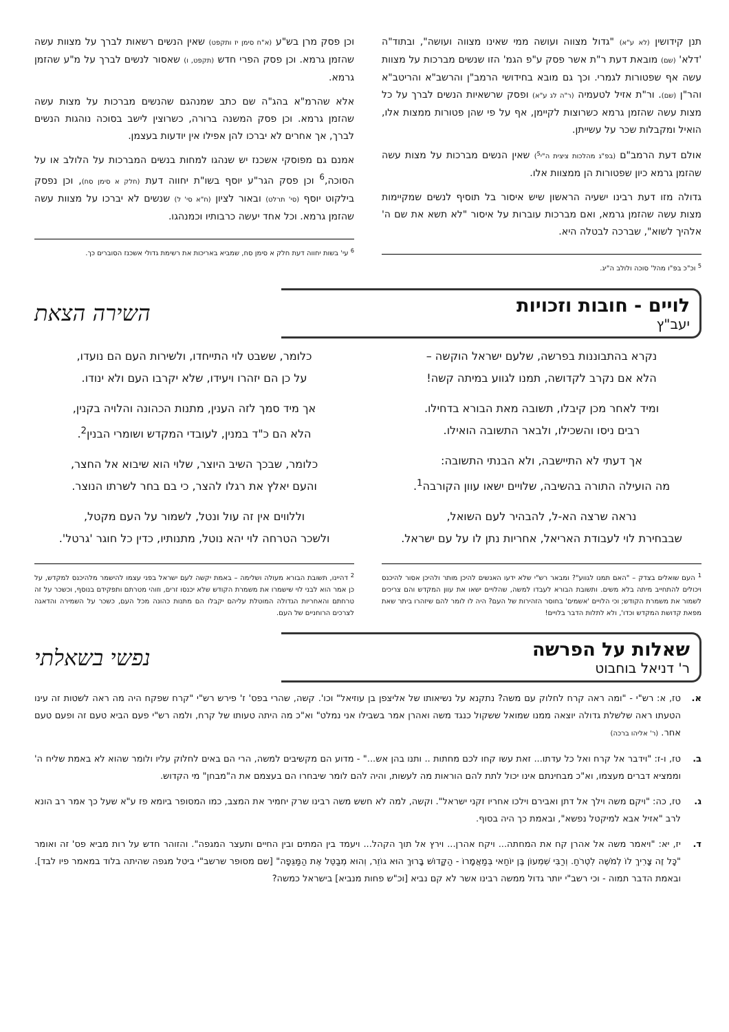תנן קידושין (לא ע"א) "גדול מצווה ועושה ממי שאינו מצווה ועושה", ובתוד"ה 'דלא' (שם) מובאת דעת ר"ת אשר פסק ע"פ הגמ' הזו שנשים מברכות על מצוות עשה אף שפטורות לגמרי. וכך גם מובא בחידושי הרמב"ן והרשב"א והריטב"א והר"ן (שם). ור"ת אזיל לטעמיה (ר"ה לג ע"א) ופסק שרשאיות הנשים לברך על כל מצות עשה שהזמן גרמא כשרוצות לקיימן, אף על פי שהן פטורות ממצות אלו, הואיל ומקבלות שכר על עשייתן.
אולם דעת הרמב"ם (בפ"ג מהלכות ציצית ה"י<sup>5</sup>) שאין הנשים מברכות על מצות עשה שהזמן גרמא כיון שפטורות הן ממצוות אלו.
גדולה מזו דעת רבינו ישעיה הראשון שיש איסור בל תוסיף לנשים שמקיימות מצות עשה שהזמן גרמא, ואם מברכות עוברות על איסור "לא תשא את שם ה' אלהיך לשוא", שברכה לבטלה היא.
<sup>5</sup> וכ"כ בפ"ו מהל' סוכה ולולב ה"יג.
וכן פסק מרן בש"ע (א"ח סימן יז ותקפט) שאין הנשים רשאות לברך על מצוות עשה שהזמן גרמא. וכן פסק הפרי חדש (תקפט, ו) שאסור לנשים לברך על מ"ע שהזמן גרמא.
אלא שהרמ"א בהג"ה שם כתב שמנהגם שהנשים מברכות על מצות עשה שהזמן גרמא. וכן פסק המשנה ברורה, כשרוצין לישב בסוכה נוהגות הנשים לברך, אך אחרים לא יברכו להן אפילו אין יודעות בעצמן.
אמנם גם מפוסקי אשכנז יש שנהגו למחות בנשים המברכות על הלולב או על הסוכה,<sup>6</sup> וכן פסק הגר"ע יוסף בשו"ת יחווה דעת (חלק א סימן סח), וכן נפסק בילקוט יוסף (סי' תרלט) ובאור לציון (ח"א סי' ל) שנשים לא יברכו על מצוות עשה שהזמן גרמא. וכל אחד יעשה כרבותיו וכמנהגו.
<sup>6</sup> עי' בשות יחווה דעת חלק א סימן סח, שמביא באריכות את רשימת גדולי אשכנז הסוברים כך.
לויים - חובות וזכויות
יעב"ץ
השירה הצאת
נקרא בהתבוננות בפרשה, שלעם ישראל הוקשה –
הלא אם נקרב לקדושה, תמנו לגווע במיתה קשה!
ומיד לאחר מכן קיבלו, תשובה מאת הבורא בדחילו.
רבים ניסו והשכילו, ולבאר התשובה הואילו.
אך דעתי לא התיישבה, ולא הבנתי התשובה:
מה הועילה התורה בהשיבה, שלויים ישאו עוון הקורבה<sup>1</sup>.
נראה שרצה הא-ל, להבהיר לעם השואל,
שבבחירת לוי לעבודת האריאל, אחריות נתן לו על עם ישראל.
<sup>1</sup> העם שואלים בצדק – "האם תמנו לגווע"? ומבאר רש"י שלא ידעו האנשים להיכן מותר ולהיכן אסור להיכנס ויכולים להתחייב מיתה בלא משים. ותשובת הבורא לעבדו למשה, שהלויים ישאו את עוון המקדש והם צריכים לשמור את משמרת הקודש; וכי הלויים 'אשמים' בחוסר הזהירות של העם? היה לו לומר להם שיזהרו ביתר שאת מפאת קדושת המקדש וכדו', ולא לתלות הדבר בלויים!
כלומר, ששבט לוי התייחדו, ולשירות העם הם נועדו,
על כן הם יזהרו ויעידו, שלא יקרבו העם ולא ינודו.
אך מיד סמך לזה הענין, מתנות הכהונה והלויה בקנין,
הלא הם כ"ד במנין, לעובדי המקדש ושומרי הבנין<sup>2</sup>.
כלומר, שבכך השיב היוצר, שלוי הוא שיבוא אל החצר,
והעם יאלץ את רגלו להצר, כי בם בחר לשרתו הנוצר.
וללווים אין זה עול ונטל, לשמור על העם מקטל,
ולשכר הטרחה לוי יהא נוטל, מתנותיו, כדין כל חוגר 'גרטל'.
<sup>2</sup> דהיינו, תשובת הבורא מעולה ושלימה – באמת יקשה לעם ישראל בפני עצמו להישמר מלהיכנס למקדש, על כן אמר הוא לבני לוי שישמרו את משמרת הקודש שלא יכנסו זרים, וזוהי מטרתם ותפקידם בנוסף, וכשכר על זה טרחתם והאחריות הגדולה המוטלת עליהם יקבלו הם מתנות כהונה מכל העם, כשכר על השמירה והדאגה לצרכים הרוחניים של העם.
שאלות על הפרשה
ר' דניאל בוחבוט
נפשי בשאלתי
א. טז, א: רש"י - "ומה ראה קרח לחלוק עם משה? נתקנא על נשיאותו של אליצפן בן עוזיאל" וכו'. קשה, שהרי בפס' ז' פירש רש"י "קרח שפקח היה מה ראה לשטות זה עינו הטעתו ראה שלשלת גדולה יוצאה ממנו שמואל ששקול כנגד משה ואהרן אמר בשבילו אני נמלט" וא"כ מה היתה טעותו של קרח, ולמה רש"י פעם הביא טעם זה ופעם טעם אחר. (ר' אליהו ברכה)
ב. טז, ו-ז: "וידבר אל קרח ואל כל עדתו... זאת עשו קחו לכם מחתות .. ותנו בהן אש..." - מדוע הם מקשיבים למשה, הרי הם באים לחלוק עליו ולומר שהוא לא באמת שליח ה' וממציא דברים מעצמו, וא"כ מבחינתם אינו יכול לתת להם הוראות מה לעשות, והיה להם לומר שיבחרו הם בעצמם את ה"מבחן" מי הקדוש.
ג. טז, כה: "ויקם משה וילך אל דתן ואבירם וילכו אחריו זקני ישראל". וקשה, למה לא חשש משה רבינו שרק יחמיר את המצב, כמו המסופר ביומא פז ע"א שעל כך אמר רב הונא לרב "אזיל אבא למיקטל נפשא", ובאמת כך היה בסוף.
ד. יז, יא: "ויאמר משה אל אהרן קח את המחתה... ויקח אהרן... וירץ אל תוך הקהל... ויעמד בין המתים ובין החיים ותעצר המגפה". והזוהר חדש על רות מביא פס' זה ואומר "כָּל זֶה צָרִיךְ לוֹ לְמֹשֶׁה לִטְרֹחַ. וְרַבִּי שִׁמְעוֹן בֶּן יוֹחַאי בְּמַאֲמָרוֹ - הַקָּדוֹשׁ בָּרוּךְ הוּא גוֹזֵר, וְהוּא מְבַטֵּל אֶת הַמַּגֵּפָה" [שם מסופר שרשב"י ביטל מגפה שהיתה בלוד במאמר פיו לבד]. ובאמת הדבר תמוה - וכי רשב"י יותר גדול ממשה רבינו אשר לא קם נביא [וכ"ש פחות מנביא] בישראל כמשה?